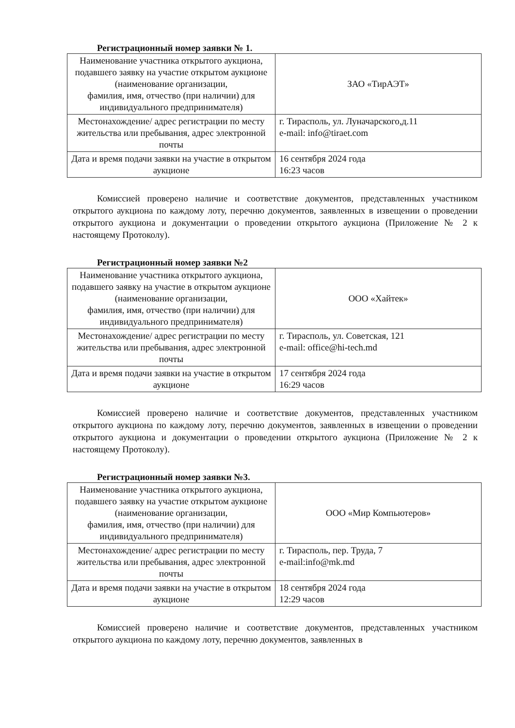Регистрационный номер заявки № 1.
| Наименование участника открытого аукциона, подавшего заявку на участие открытом аукционе (наименование организации, фамилия, имя, отчество (при наличии) для индивидуального предпринимателя) | ЗАО «ТирАЭТ» |
| Местонахождение/ адрес регистрации по месту жительства или пребывания, адрес электронной почты | г. Тирасполь, ул. Луначарского,д.11 e-mail: info@tiraet.com |
| Дата и время подачи заявки на участие в открытом аукционе | 16 сентября 2024 года 16:23 часов |
Комиссией проверено наличие и соответствие документов, представленных участником открытого аукциона по каждому лоту, перечню документов, заявленных в извещении о проведении открытого аукциона и документации о проведении открытого аукциона (Приложение № 2 к настоящему Протоколу).
Регистрационный номер заявки №2
| Наименование участника открытого аукциона, подавшего заявку на участие в открытом аукционе (наименование организации, фамилия, имя, отчество (при наличии) для индивидуального предпринимателя) | ООО «Хайтек» |
| Местонахождение/ адрес регистрации по месту жительства или пребывания, адрес электронной почты | г. Тирасполь, ул. Советская, 121 e-mail: office@hi-tech.md |
| Дата и время подачи заявки на участие в открытом аукционе | 17 сентября 2024 года 16:29 часов |
Комиссией проверено наличие и соответствие документов, представленных участником открытого аукциона по каждому лоту, перечню документов, заявленных в извещении о проведении открытого аукциона и документации о проведении открытого аукциона (Приложение № 2 к настоящему Протоколу).
Регистрационный номер заявки №3.
| Наименование участника открытого аукциона, подавшего заявку на участие открытом аукционе (наименование организации, фамилия, имя, отчество (при наличии) для индивидуального предпринимателя) | ООО «Мир Компьютеров» |
| Местонахождение/ адрес регистрации по месту жительства или пребывания, адрес электронной почты | г. Тирасполь, пер. Труда, 7 e-mail:info@mk.md |
| Дата и время подачи заявки на участие в открытом аукционе | 18 сентября 2024 года 12:29 часов |
Комиссией проверено наличие и соответствие документов, представленных участником открытого аукциона по каждому лоту, перечню документов, заявленных в